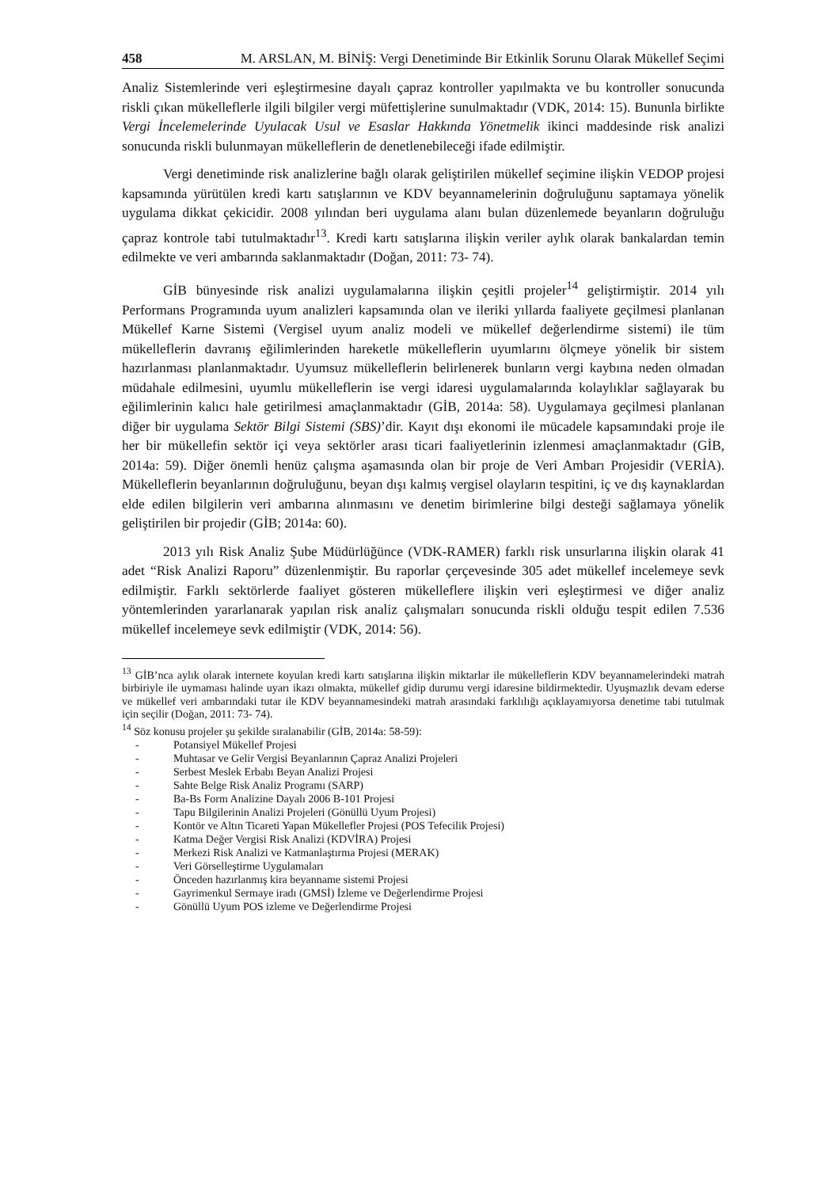458 M. ARSLAN, M. BİNİŞ: Vergi Denetiminde Bir Etkinlik Sorunu Olarak Mükellef Seçimi
Analiz Sistemlerinde veri eşleştirmesine dayalı çapraz kontroller yapılmakta ve bu kontroller sonucunda riskli çıkan mükelleflerle ilgili bilgiler vergi müfettişlerine sunulmaktadır (VDK, 2014: 15). Bununla birlikte Vergi İncelemelerinde Uyulacak Usul ve Esaslar Hakkında Yönetmelik ikinci maddesinde risk analizi sonucunda riskli bulunmayan mükelleflerin de denetlenebileceği ifade edilmiştir.
Vergi denetiminde risk analizlerine bağlı olarak geliştirilen mükellef seçimine ilişkin VEDOP projesi kapsamında yürütülen kredi kartı satışlarının ve KDV beyannamelerinin doğruluğunu saptamaya yönelik uygulama dikkat çekicidir. 2008 yılından beri uygulama alanı bulan düzenlemede beyanların doğruluğu çapraz kontrole tabi tutulmaktadır<sup>13</sup>. Kredi kartı satışlarına ilişkin veriler aylık olarak bankalardan temin edilmekte ve veri ambarında saklanmaktadır (Doğan, 2011: 73- 74).
GİB bünyesinde risk analizi uygulamalarına ilişkin çeşitli projeler<sup>14</sup> geliştirmiştir. 2014 yılı Performans Programında uyum analizleri kapsamında olan ve ileriki yıllarda faaliyete geçilmesi planlanan Mükellef Karne Sistemi (Vergisel uyum analiz modeli ve mükellef değerlendirme sistemi) ile tüm mükelleflerin davranış eğilimlerinden hareketle mükelleflerin uyumlarını ölçmeye yönelik bir sistem hazırlanması planlanmaktadır. Uyumsuz mükelleflerin belirlenerek bunların vergi kaybına neden olmadan müdahale edilmesini, uyumlu mükelleflerin ise vergi idaresi uygulamalarında kolaylıklar sağlayarak bu eğilimlerinin kalıcı hale getirilmesi amaçlanmaktadır (GİB, 2014a: 58). Uygulamaya geçilmesi planlanan diğer bir uygulama Sektör Bilgi Sistemi (SBS)’dir. Kayıt dışı ekonomi ile mücadele kapsamındaki proje ile her bir mükellefin sektör içi veya sektörler arası ticari faaliyetlerinin izlenmesi amaçlanmaktadır (GİB, 2014a: 59). Diğer önemli henüz çalışma aşamasında olan bir proje de Veri Ambarı Projesidir (VERİA). Mükelleflerin beyanlarının doğruluğunu, beyan dışı kalmış vergisel olayların tespitini, iç ve dış kaynaklardan elde edilen bilgilerin veri ambarına alınmasını ve denetim birimlerine bilgi desteği sağlamaya yönelik geliştirilen bir projedir (GİB; 2014a: 60).
2013 yılı Risk Analiz Şube Müdürlüğünce (VDK-RAMER) farklı risk unsurlarına ilişkin olarak 41 adet “Risk Analizi Raporu” düzenlenmiştir. Bu raporlar çerçevesinde 305 adet mükellef incelemeye sevk edilmiştir. Farklı sektörlerde faaliyet gösteren mükelleflere ilişkin veri eşleştirmesi ve diğer analiz yöntemlerinden yararlanarak yapılan risk analiz çalışmaları sonucunda riskli olduğu tespit edilen 7.536 mükellef incelemeye sevk edilmiştir (VDK, 2014: 56).
<sup>13</sup> GİB’nca aylık olarak internete koyulan kredi kartı satışlarına ilişkin miktarlar ile mükelleflerin KDV beyannamelerindeki matrah birbiriyle ile uymaması halinde uyarı ikazı olmakta, mükellef gidip durumu vergi idaresine bildirmektedir. Uyuşmazlık devam ederse ve mükellef veri ambarındaki tutar ile KDV beyannamesindeki matrah arasındaki farklılığı açıklayamıyorsa denetime tabi tutulmak için seçilir (Doğan, 2011: 73- 74).
<sup>14</sup> Söz konusu projeler şu şekilde sıralanabilir (GİB, 2014a: 58-59):
- Potansiyel Mükellef Projesi
- Muhtasar ve Gelir Vergisi Beyanlarının Çapraz Analizi Projeleri
- Serbest Meslek Erbabı Beyan Analizi Projesi
- Sahte Belge Risk Analiz Programı (SARP)
- Ba-Bs Form Analizine Dayalı 2006 B-101 Projesi
- Tapu Bilgilerinin Analizi Projeleri (Gönüllü Uyum Projesi)
- Kontör ve Altın Ticareti Yapan Mükellefler Projesi (POS Tefecilik Projesi)
- Katma Değer Vergisi Risk Analizi (KDVİRA) Projesi
- Merkezi Risk Analizi ve Katmanlaştırma Projesi (MERAK)
- Veri Görselleştirme Uygulamaları
- Önceden hazırlanmış kira beyanname sistemi Projesi
- Gayrimenkul Sermaye iradı (GMSİ) İzleme ve Değerlendirme Projesi
- Gönüllü Uyum POS izleme ve Değerlendirme Projesi